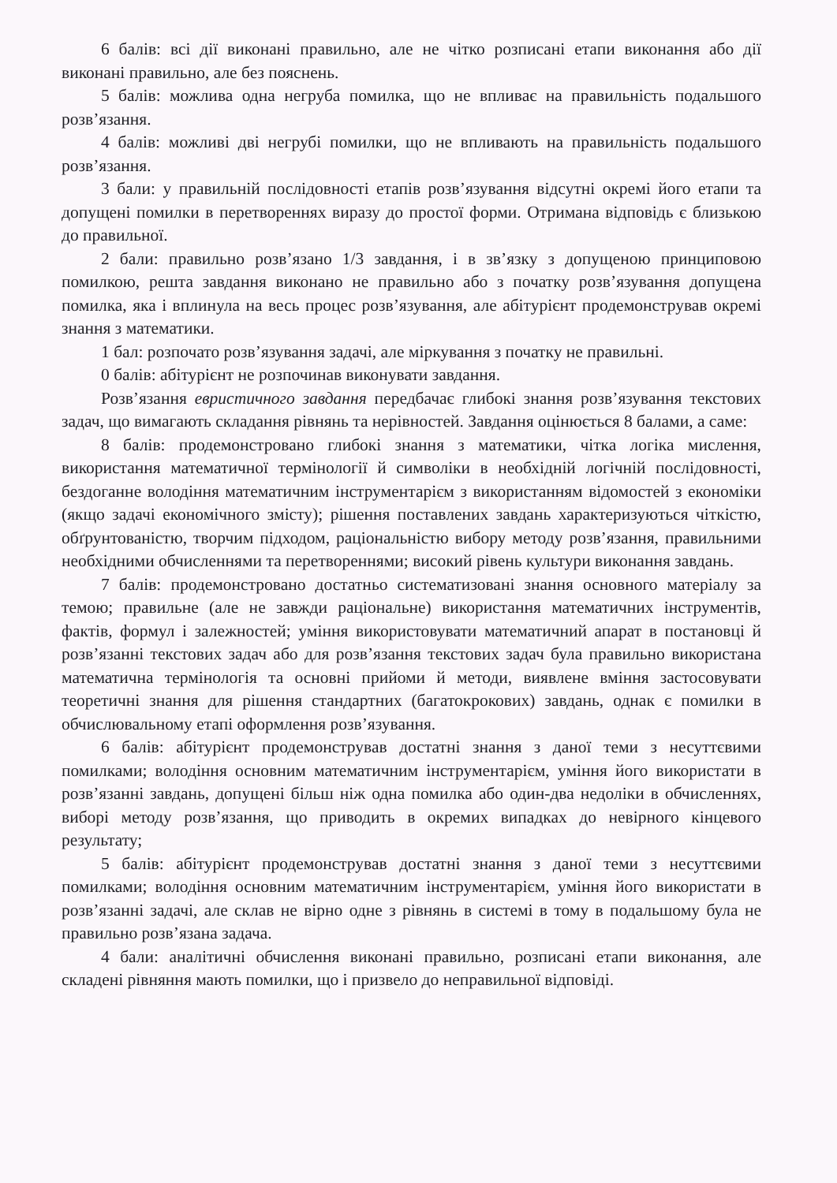6 балів: всі дії виконані правильно, але не чітко розписані етапи виконання або дії виконані правильно, але без пояснень.
5 балів: можлива одна негруба помилка, що не впливає на правильність подальшого розв’язання.
4 балів: можливі дві негрубі помилки, що не впливають на правильність подальшого розв’язання.
3 бали: у правильній послідовності етапів розв’язування відсутні окремі його етапи та допущені помилки в перетвореннях виразу до простої форми. Отримана відповідь є близькою до правильної.
2 бали: правильно розв’язано 1/3 завдання, і в зв’язку з допущеною принциповою помилкою, решта завдання виконано не правильно або з початку розв’язування допущена помилка, яка і вплинула на весь процес розв’язування, але абітурієнт продемонстрував окремі знання з математики.
1 бал: розпочато розв’язування задачі, але міркування з початку не правильні.
0 балів: абітурієнт не розпочинав виконувати завдання.
Розв’язання евристичного завдання передбачає глибокі знання розв’язування текстових задач, що вимагають складання рівнянь та нерівностей. Завдання оцінюється 8 балами, а саме:
8 балів: продемонстровано глибокі знання з математики, чітка логіка мислення, використання математичної термінології й символіки в необхідній логічній послідовності, бездоганне володіння математичним інструментарієм з використанням відомостей з економіки (якщо задачі економічного змісту); рішення поставлених завдань характеризуються чіткістю, обґрунтованістю, творчим підходом, раціональністю вибору методу розв’язання, правильними необхідними обчисленнями та перетвореннями; високий рівень культури виконання завдань.
7 балів: продемонстровано достатньо систематизовані знання основного матеріалу за темою; правильне (але не завжди раціональне) використання математичних інструментів, фактів, формул і залежностей; уміння використовувати математичний апарат в постановці й розв’язанні текстових задач або для розв’язання текстових задач була правильно використана математична термінологія та основні прийоми й методи, виявлене вміння застосовувати теоретичні знання для рішення стандартних (багатокрокових) завдань, однак є помилки в обчислювальному етапі оформлення розв’язування.
6 балів: абітурієнт продемонстрував достатні знання з даної теми з несуттєвими помилками; володіння основним математичним інструментарієм, уміння його використати в розв’язанні завдань, допущені більш ніж одна помилка або один-два недоліки в обчисленнях, виборі методу розв’язання, що приводить в окремих випадках до невірного кінцевого результату;
5 балів: абітурієнт продемонстрував достатні знання з даної теми з несуттєвими помилками; володіння основним математичним інструментарієм, уміння його використати в розв’язанні задачі, але склав не вірно одне з рівнянь в системі в тому в подальшому була не правильно розв’язана задача.
4 бали: аналітичні обчислення виконані правильно, розписані етапи виконання, але складені рівняння мають помилки, що і призвело до неправильної відповіді.